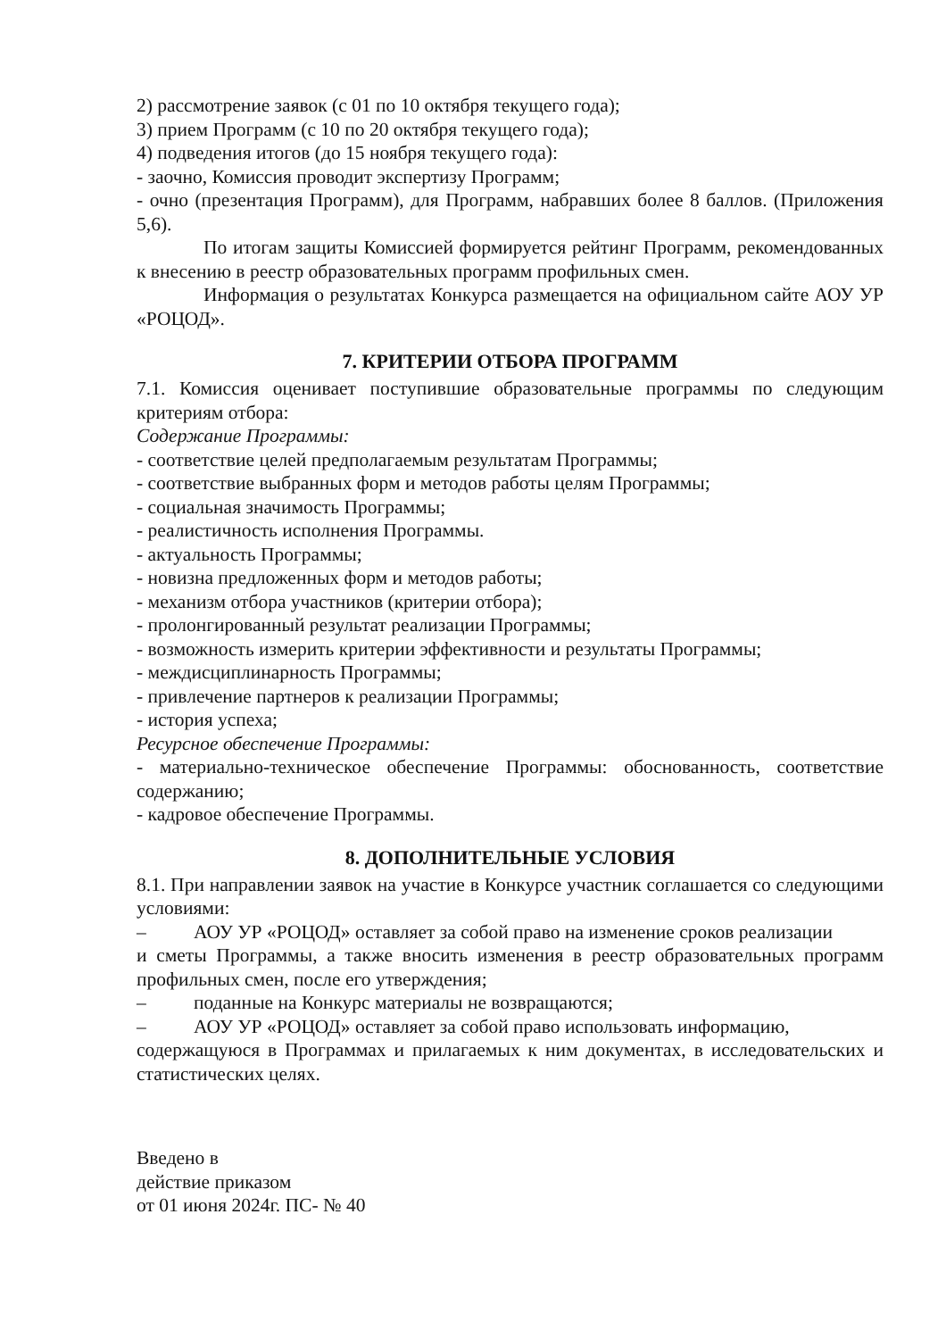2) рассмотрение заявок (с 01 по 10 октября текущего года);
3) прием Программ (с 10 по 20 октября текущего года);
4) подведения итогов (до 15 ноября текущего года):
- заочно, Комиссия проводит экспертизу Программ;
- очно (презентация Программ), для Программ, набравших более 8 баллов. (Приложения 5,6).
По итогам защиты Комиссией формируется рейтинг Программ, рекомендованных к внесению в реестр образовательных программ профильных смен.
Информация о результатах Конкурса размещается на официальном сайте АОУ УР «РОЦОД».
7. КРИТЕРИИ ОТБОРА ПРОГРАММ
7.1. Комиссия оценивает поступившие образовательные программы по следующим критериям отбора:
Содержание Программы:
- соответствие целей предполагаемым результатам Программы;
- соответствие выбранных форм и методов работы целям Программы;
- социальная значимость Программы;
- реалистичность исполнения Программы.
- актуальность Программы;
- новизна предложенных форм и методов работы;
- механизм отбора участников (критерии отбора);
- пролонгированный результат реализации Программы;
- возможность измерить критерии эффективности и результаты Программы;
- междисциплинарность Программы;
- привлечение партнеров к реализации Программы;
- история успеха;
Ресурсное обеспечение Программы:
- материально-техническое обеспечение Программы: обоснованность, соответствие содержанию;
- кадровое обеспечение Программы.
8. ДОПОЛНИТЕЛЬНЫЕ УСЛОВИЯ
8.1. При направлении заявок на участие в Конкурсе участник соглашается со следующими условиями:
– АОУ УР «РОЦОД» оставляет за собой право на изменение сроков реализации
и сметы Программы, а также вносить изменения в реестр образовательных программ профильных смен, после его утверждения;
– поданные на Конкурс материалы не возвращаются;
– АОУ УР «РОЦОД» оставляет за собой право использовать информацию,
содержащуюся в Программах и прилагаемых к ним документах, в исследовательских и статистических целях.
Введено в
действие приказом
от 01 июня 2024г. ПС- № 40